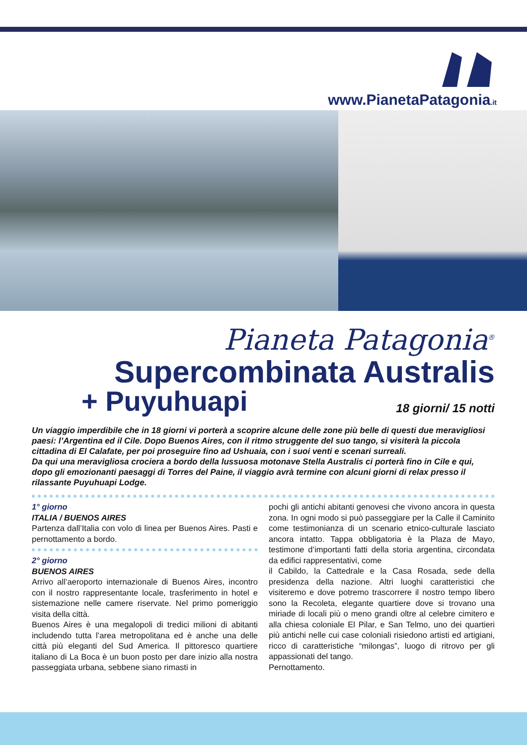www.PianetaPatagonia.it
Pianeta Patagonia<sup>®</sup>
Supercombinata Australis
+ Puyuhuapi
18 giorni/ 15 notti
Un viaggio imperdibile che in 18 giorni vi porterà a scoprire alcune delle zone più belle di questi due meravigliosi paesi: l’Argentina ed il Cile. Dopo Buenos Aires, con il ritmo struggente del suo tango, si visiterà la piccola cittadina di El Calafate, per poi proseguire fino ad Ushuaia, con i suoi venti e scenari surreali.
Da qui una meravigliosa crociera a bordo della lussuosa motonave Stella Australis ci porterà fino in Cile e qui, dopo gli emozionanti paesaggi di Torres del Paine, il viaggio avrà termine con alcuni giorni di relax presso il rilassante Puyuhuapi Lodge.
1° giorno
ITALIA / BUENOS AIRES
Partenza dall’Italia con volo di linea per Buenos Aires. Pasti e pernottamento a bordo.
2° giorno
BUENOS AIRES
Arrivo all’aeroporto internazionale di Buenos Aires, incontro con il nostro rappresentante locale, trasferimento in hotel e sistemazione nelle camere riservate. Nel primo pomeriggio visita della città.
Buenos Aires è una megalopoli di tredici milioni di abitanti includendo tutta l’area metropolitana ed è anche una delle città più eleganti del Sud America. Il pittoresco quartiere italiano di La Boca è un buon posto per dare inizio alla nostra passeggiata urbana, sebbene siano rimasti in
pochi gli antichi abitanti genovesi che vivono ancora in questa zona. In ogni modo si può passeggiare per la Calle il Caminito come testimonianza di un scenario etnico-culturale lasciato ancora intatto. Tappa obbligatoria è la Plaza de Mayo, testimone d’importanti fatti della storia argentina, circondata da edifici rappresentativi, come
il Cabildo, la Cattedrale e la Casa Rosada, sede della presidenza della nazione. Altri luoghi caratteristici che visiteremo e dove potremo trascorrere il nostro tempo libero sono la Recoleta, elegante quartiere dove si trovano una miriade di locali più o meno grandi oltre al celebre cimitero e alla chiesa coloniale El Pilar, e San Telmo, uno dei quartieri più antichi nelle cui case coloniali risiedono artisti ed artigiani, ricco di caratteristiche “milongas”, luogo di ritrovo per gli appassionati del tango.
Pernottamento.